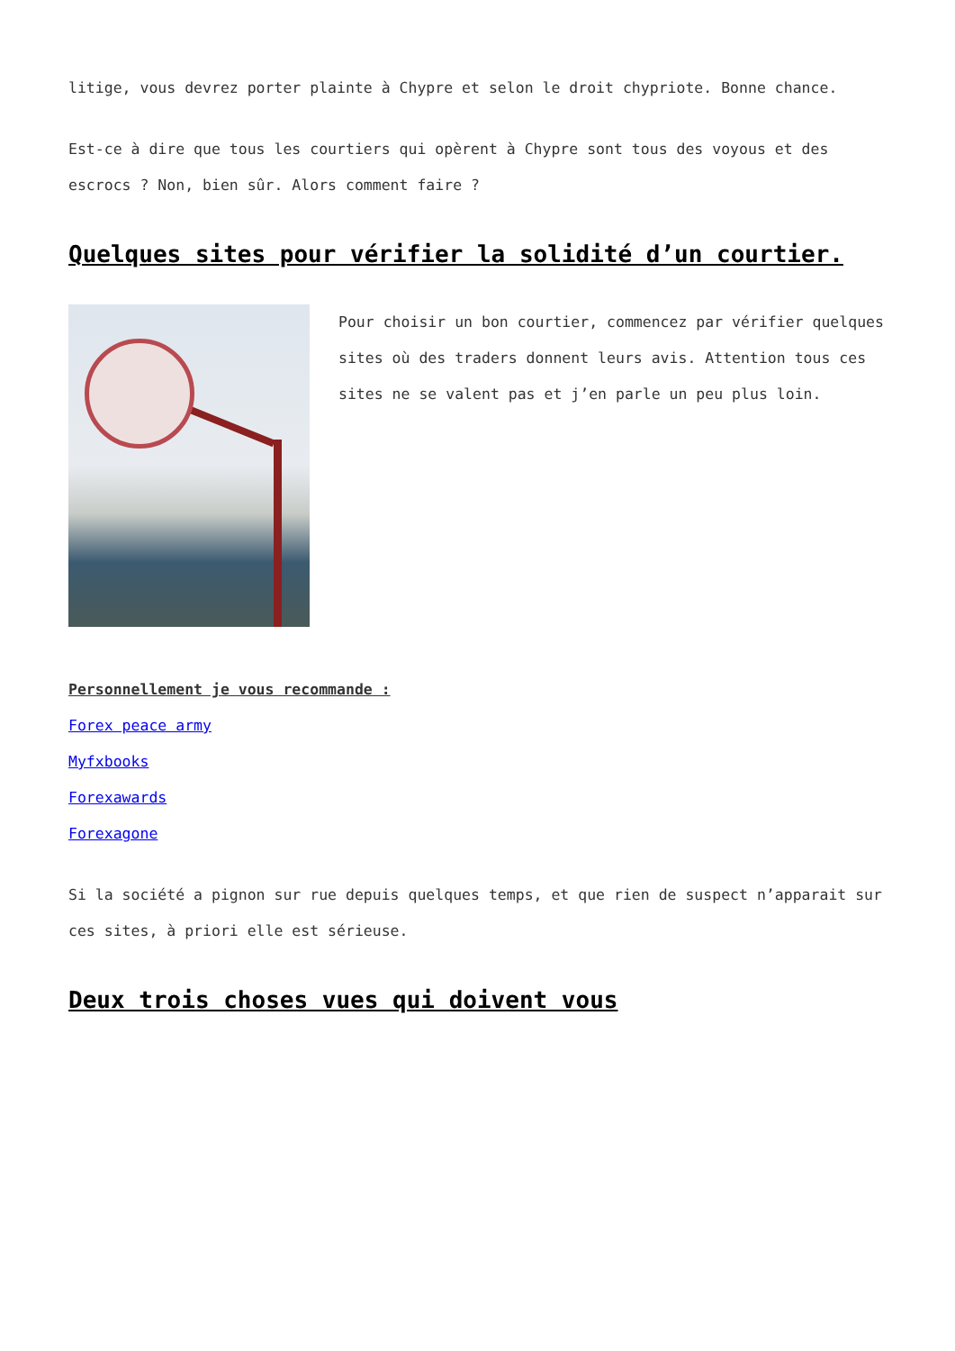litige, vous devrez porter plainte à Chypre et selon le droit chypriote. Bonne chance.
Est-ce à dire que tous les courtiers qui opèrent à Chypre sont tous des voyous et des escrocs ? Non, bien sûr. Alors comment faire ?
Quelques sites pour vérifier la solidité d’un courtier.
Pour choisir un bon courtier, commencez par vérifier quelques sites où des traders donnent leurs avis. Attention tous ces sites ne se valent pas et j’en parle un peu plus loin.
Personnellement je vous recommande :
Forex peace army
Myfxbooks
Forexawards
Forexagone
Si la société a pignon sur rue depuis quelques temps, et que rien de suspect n’apparait sur ces sites, à priori elle est sérieuse.
Deux trois choses vues qui doivent vous